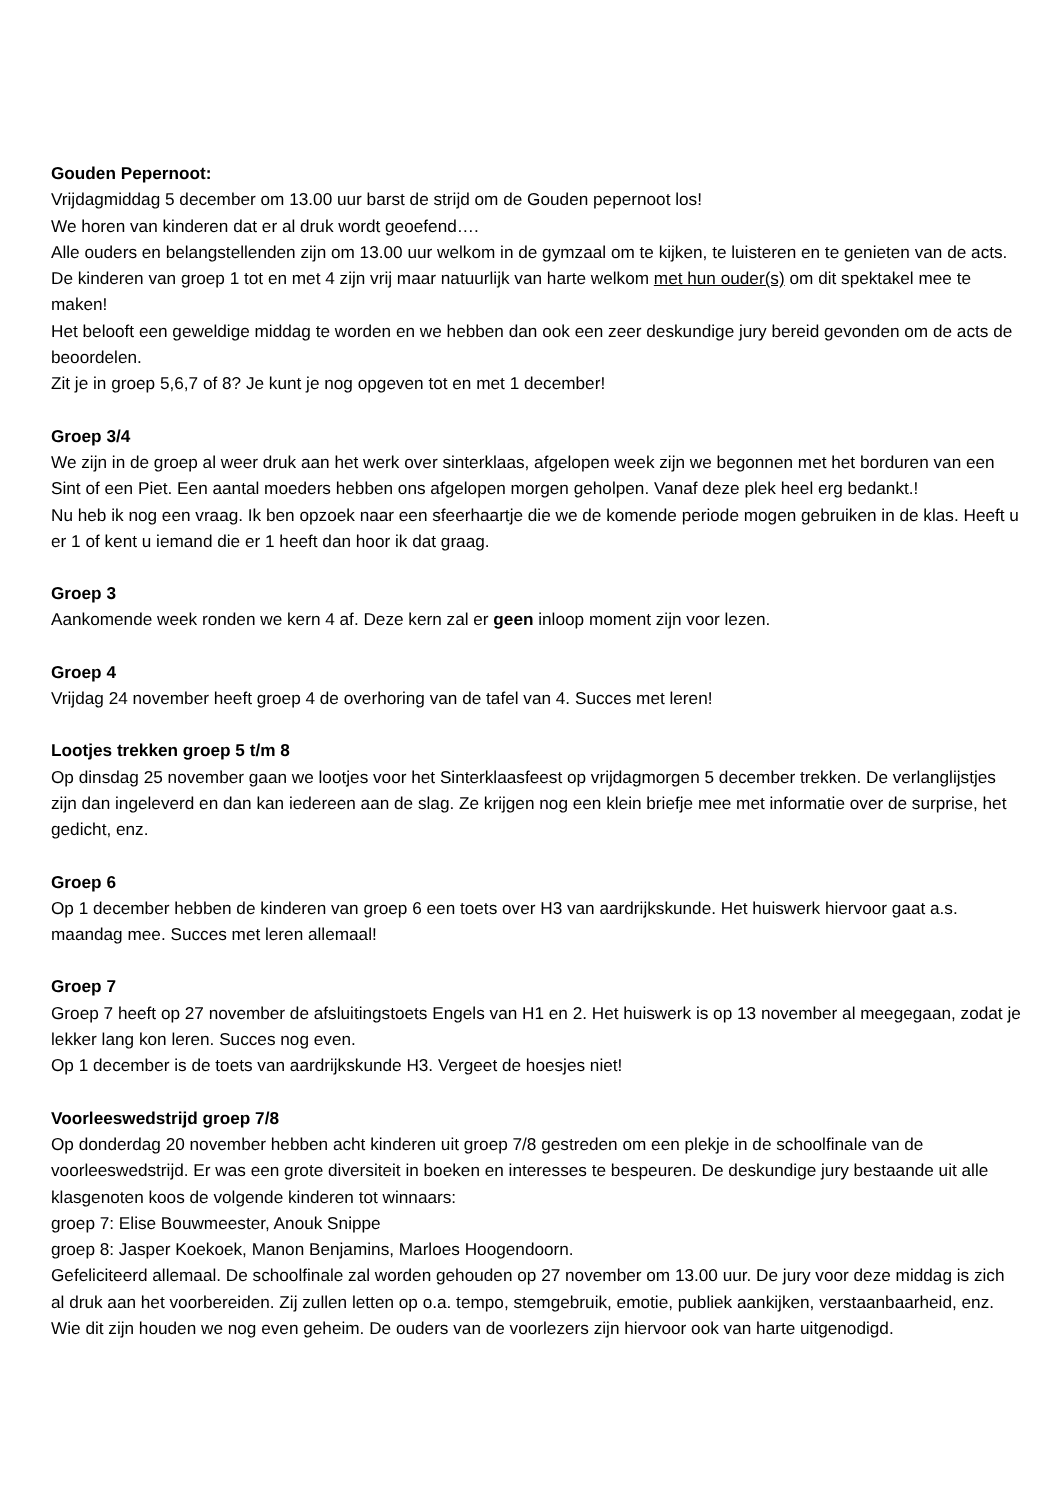Gouden Pepernoot:
Vrijdagmiddag 5 december om 13.00 uur barst de strijd om de Gouden pepernoot los!
We horen van kinderen dat er al druk wordt geoefend….
Alle ouders en belangstellenden zijn om 13.00 uur welkom in de gymzaal om te kijken, te luisteren en te genieten van de acts.
De kinderen van groep 1 tot en met 4 zijn vrij maar natuurlijk van harte welkom met hun ouder(s) om dit spektakel mee te maken!
Het belooft een geweldige middag te worden en we hebben dan ook een zeer deskundige jury bereid gevonden om de acts de beoordelen.
Zit je in groep 5,6,7 of 8? Je kunt je nog opgeven tot en met 1 december!
Groep 3/4
We zijn in de groep al weer druk aan het werk over sinterklaas, afgelopen week zijn we begonnen met het borduren van een Sint of een Piet. Een aantal moeders hebben ons afgelopen morgen geholpen. Vanaf deze plek heel erg bedankt.!
Nu heb ik nog een vraag. Ik ben opzoek naar een sfeerhaartje die we de komende periode mogen gebruiken in de klas. Heeft u er 1 of kent u iemand die er 1 heeft dan hoor ik dat graag.
Groep 3
Aankomende week ronden we kern 4 af. Deze kern zal er geen inloop moment zijn voor lezen.
Groep 4
Vrijdag 24 november heeft groep 4 de overhoring van de tafel van 4. Succes met leren!
Lootjes trekken groep 5 t/m 8
Op dinsdag 25 november gaan we lootjes voor het Sinterklaasfeest op vrijdagmorgen 5 december trekken. De verlanglijstjes zijn dan ingeleverd en dan kan iedereen aan de slag. Ze krijgen nog een klein briefje mee met informatie over de surprise, het gedicht, enz.
Groep 6
Op 1 december hebben de kinderen van groep 6 een toets over H3 van aardrijkskunde. Het huiswerk hiervoor gaat a.s. maandag mee. Succes met leren allemaal!
Groep 7
Groep 7 heeft op 27 november de afsluitingstoets Engels van H1 en 2. Het huiswerk is op 13 november al meegegaan, zodat je lekker lang kon leren. Succes nog even.
Op 1 december is de toets van aardrijkskunde H3. Vergeet de hoesjes niet!
Voorleeswedstrijd groep 7/8
Op donderdag 20 november hebben acht kinderen uit groep 7/8 gestreden om een plekje in de schoolfinale van de voorleeswedstrijd. Er was een grote diversiteit in boeken en interesses te bespeuren. De deskundige jury bestaande uit alle klasgenoten koos de volgende kinderen tot winnaars:
groep 7: Elise Bouwmeester, Anouk Snippe
groep 8: Jasper Koekoek, Manon Benjamins, Marloes Hoogendoorn.
Gefeliciteerd allemaal. De schoolfinale zal worden gehouden op 27 november om 13.00 uur. De jury voor deze middag is zich al druk aan het voorbereiden. Zij zullen letten op o.a. tempo, stemgebruik, emotie, publiek aankijken, verstaanbaarheid, enz. Wie dit zijn houden we nog even geheim. De ouders van de voorlezers zijn hiervoor ook van harte uitgenodigd.